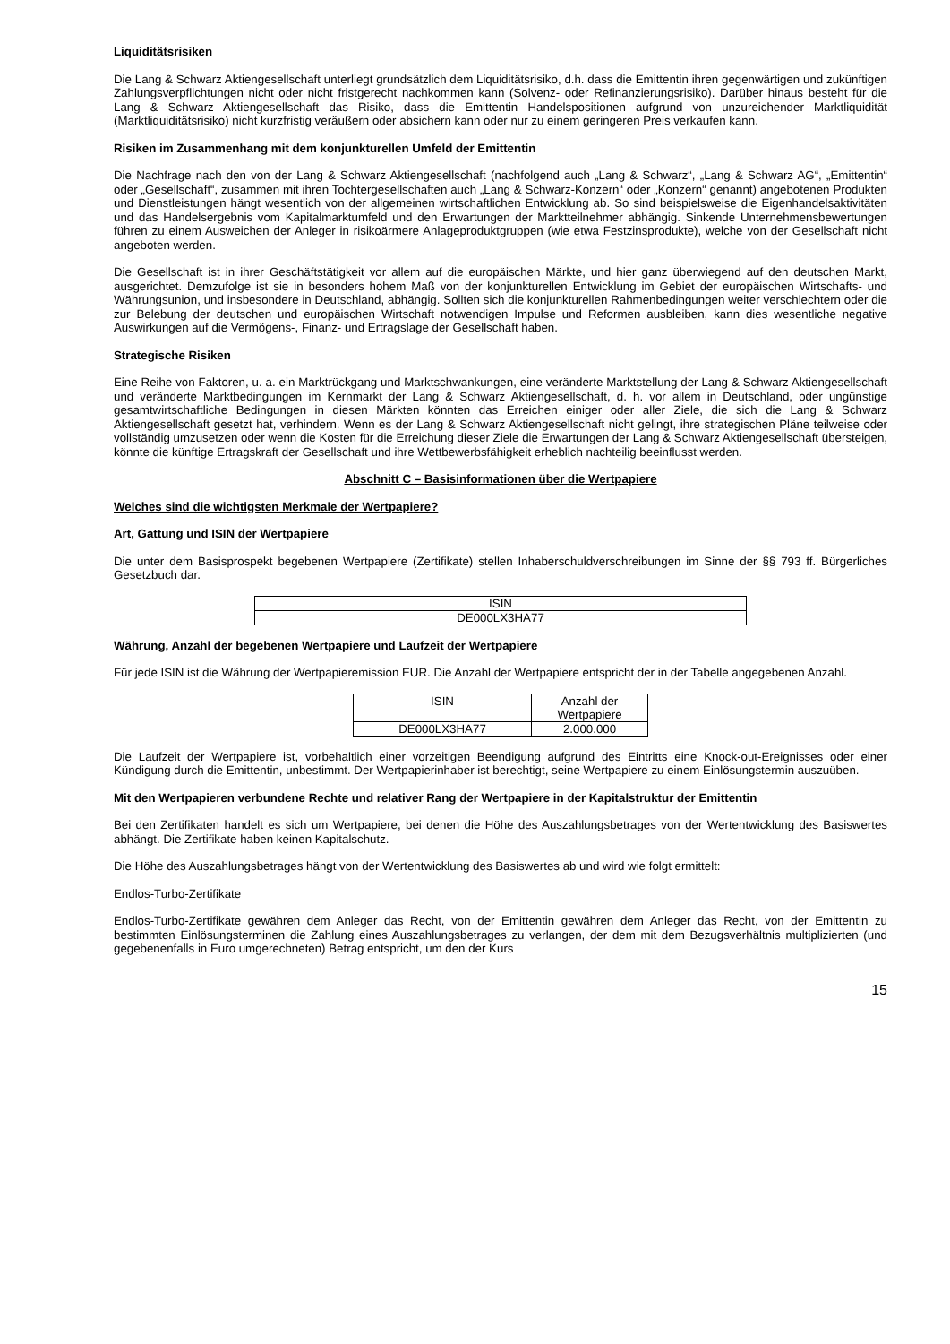Liquiditätsrisiken
Die Lang & Schwarz Aktiengesellschaft unterliegt grundsätzlich dem Liquiditätsrisiko, d.h. dass die Emittentin ihren gegenwärtigen und zukünftigen Zahlungsverpflichtungen nicht oder nicht fristgerecht nachkommen kann (Solvenz- oder Refinanzierungsrisiko). Darüber hinaus besteht für die Lang & Schwarz Aktiengesellschaft das Risiko, dass die Emittentin Handelspositionen aufgrund von unzureichender Marktliquidität (Marktliquiditätsrisiko) nicht kurzfristig veräußern oder absichern kann oder nur zu einem geringeren Preis verkaufen kann.
Risiken im Zusammenhang mit dem konjunkturellen Umfeld der Emittentin
Die Nachfrage nach den von der Lang & Schwarz Aktiengesellschaft (nachfolgend auch „Lang & Schwarz“, „Lang & Schwarz AG“, „Emittentin“ oder „Gesellschaft“, zusammen mit ihren Tochtergesellschaften auch „Lang & Schwarz-Konzern“ oder „Konzern“ genannt) angebotenen Produkten und Dienstleistungen hängt wesentlich von der allgemeinen wirtschaftlichen Entwicklung ab. So sind beispielsweise die Eigenhandelsaktivitäten und das Handelsergebnis vom Kapitalmarktumfeld und den Erwartungen der Marktteilnehmer abhängig. Sinkende Unternehmensbewertungen führen zu einem Ausweichen der Anleger in risikoärmere Anlageproduktgruppen (wie etwa Festzinsprodukte), welche von der Gesellschaft nicht angeboten werden.
Die Gesellschaft ist in ihrer Geschäftstätigkeit vor allem auf die europäischen Märkte, und hier ganz überwiegend auf den deutschen Markt, ausgerichtet. Demzufolge ist sie in besonders hohem Maß von der konjunkturellen Entwicklung im Gebiet der europäischen Wirtschafts- und Währungsunion, und insbesondere in Deutschland, abhängig. Sollten sich die konjunkturellen Rahmenbedingungen weiter verschlechtern oder die zur Belebung der deutschen und europäischen Wirtschaft notwendigen Impulse und Reformen ausbleiben, kann dies wesentliche negative Auswirkungen auf die Vermögens-, Finanz- und Ertragslage der Gesellschaft haben.
Strategische Risiken
Eine Reihe von Faktoren, u. a. ein Marktrückgang und Marktschwankungen, eine veränderte Marktstellung der Lang & Schwarz Aktiengesellschaft und veränderte Marktbedingungen im Kernmarkt der Lang & Schwarz Aktiengesellschaft, d. h. vor allem in Deutschland, oder ungünstige gesamtwirtschaftliche Bedingungen in diesen Märkten könnten das Erreichen einiger oder aller Ziele, die sich die Lang & Schwarz Aktiengesellschaft gesetzt hat, verhindern. Wenn es der Lang & Schwarz Aktiengesellschaft nicht gelingt, ihre strategischen Pläne teilweise oder vollständig umzusetzen oder wenn die Kosten für die Erreichung dieser Ziele die Erwartungen der Lang & Schwarz Aktiengesellschaft übersteigen, könnte die künftige Ertragskraft der Gesellschaft und ihre Wettbewerbsfähigkeit erheblich nachteilig beeinflusst werden.
Abschnitt C – Basisinformationen über die Wertpapiere
Welches sind die wichtigsten Merkmale der Wertpapiere?
Art, Gattung und ISIN der Wertpapiere
Die unter dem Basisprospekt begebenen Wertpapiere (Zertifikate) stellen Inhaberschuldverschreibungen im Sinne der §§ 793 ff. Bürgerliches Gesetzbuch dar.
| ISIN |
| --- |
| DE000LX3HA77 |
Währung, Anzahl der begebenen Wertpapiere und Laufzeit der Wertpapiere
Für jede ISIN ist die Währung der Wertpapieremission EUR. Die Anzahl der Wertpapiere entspricht der in der Tabelle angegebenen Anzahl.
| ISIN | Anzahl der Wertpapiere |
| --- | --- |
| DE000LX3HA77 | 2.000.000 |
Die Laufzeit der Wertpapiere ist, vorbehaltlich einer vorzeitigen Beendigung aufgrund des Eintritts eine Knock-out-Ereignisses oder einer Kündigung durch die Emittentin, unbestimmt. Der Wertpapierinhaber ist berechtigt, seine Wertpapiere zu einem Einlösungstermin auszuüben.
Mit den Wertpapieren verbundene Rechte und relativer Rang der Wertpapiere in der Kapitalstruktur der Emittentin
Bei den Zertifikaten handelt es sich um Wertpapiere, bei denen die Höhe des Auszahlungsbetrages von der Wertentwicklung des Basiswertes abhängt. Die Zertifikate haben keinen Kapitalschutz.
Die Höhe des Auszahlungsbetrages hängt von der Wertentwicklung des Basiswertes ab und wird wie folgt ermittelt:
Endlos-Turbo-Zertifikate
Endlos-Turbo-Zertifikate gewähren dem Anleger das Recht, von der Emittentin gewähren dem Anleger das Recht, von der Emittentin zu bestimmten Einlösungsterminen die Zahlung eines Auszahlungsbetrages zu verlangen, der dem mit dem Bezugsverhältnis multiplizierten (und gegebenenfalls in Euro umgerechneten) Betrag entspricht, um den der Kurs
15